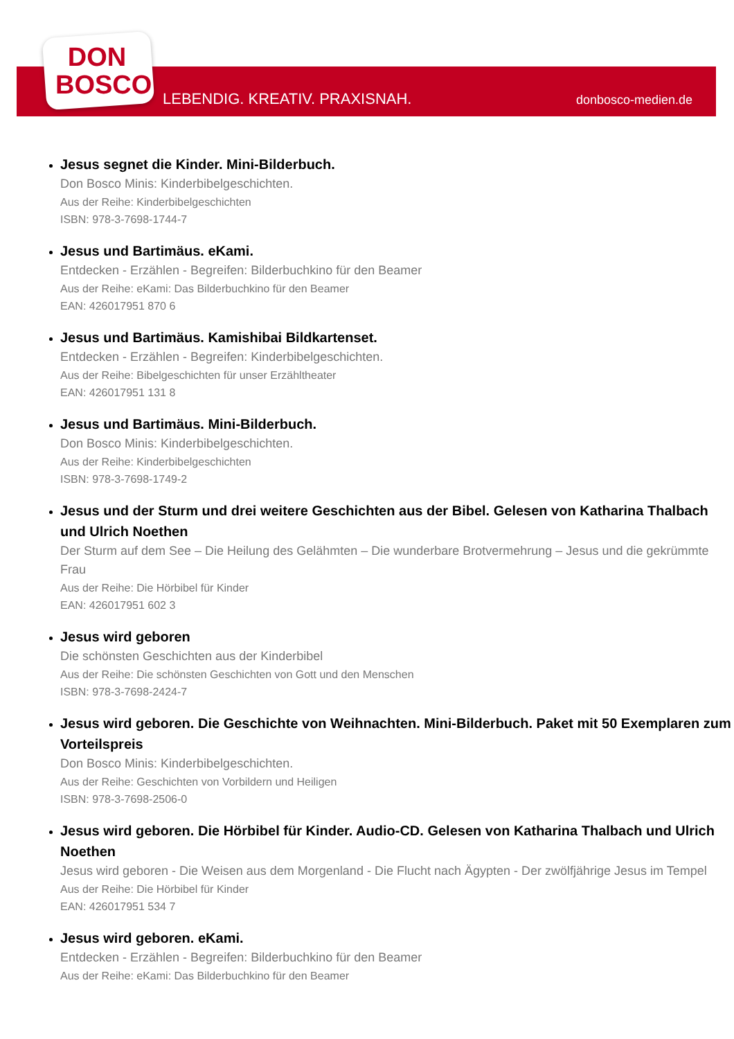DON
BOSCO
LEBENDIG. KREATIV. PRAXISNAH. donbosco-medien.de
Jesus segnet die Kinder. Mini-Bilderbuch.
Don Bosco Minis: Kinderbibelgeschichten.
Aus der Reihe: Kinderbibelgeschichten
ISBN: 978-3-7698-1744-7
Jesus und Bartimäus. eKami.
Entdecken - Erzählen - Begreifen: Bilderbuchkino für den Beamer
Aus der Reihe: eKami: Das Bilderbuchkino für den Beamer
EAN: 426017951 870 6
Jesus und Bartimäus. Kamishibai Bildkartenset.
Entdecken - Erzählen - Begreifen: Kinderbibelgeschichten.
Aus der Reihe: Bibelgeschichten für unser Erzähltheater
EAN: 426017951 131 8
Jesus und Bartimäus. Mini-Bilderbuch.
Don Bosco Minis: Kinderbibelgeschichten.
Aus der Reihe: Kinderbibelgeschichten
ISBN: 978-3-7698-1749-2
Jesus und der Sturm und drei weitere Geschichten aus der Bibel. Gelesen von Katharina Thalbach und Ulrich Noethen
Der Sturm auf dem See – Die Heilung des Gelähmten – Die wunderbare Brotvermehrung – Jesus und die gekrümmte Frau
Aus der Reihe: Die Hörbibel für Kinder
EAN: 426017951 602 3
Jesus wird geboren
Die schönsten Geschichten aus der Kinderbibel
Aus der Reihe: Die schönsten Geschichten von Gott und den Menschen
ISBN: 978-3-7698-2424-7
Jesus wird geboren. Die Geschichte von Weihnachten. Mini-Bilderbuch. Paket mit 50 Exemplaren zum Vorteilspreis
Don Bosco Minis: Kinderbibelgeschichten.
Aus der Reihe: Geschichten von Vorbildern und Heiligen
ISBN: 978-3-7698-2506-0
Jesus wird geboren. Die Hörbibel für Kinder. Audio-CD. Gelesen von Katharina Thalbach und Ulrich Noethen
Jesus wird geboren - Die Weisen aus dem Morgenland - Die Flucht nach Ägypten - Der zwölfjährige Jesus im Tempel
Aus der Reihe: Die Hörbibel für Kinder
EAN: 426017951 534 7
Jesus wird geboren. eKami.
Entdecken - Erzählen - Begreifen: Bilderbuchkino für den Beamer
Aus der Reihe: eKami: Das Bilderbuchkino für den Beamer